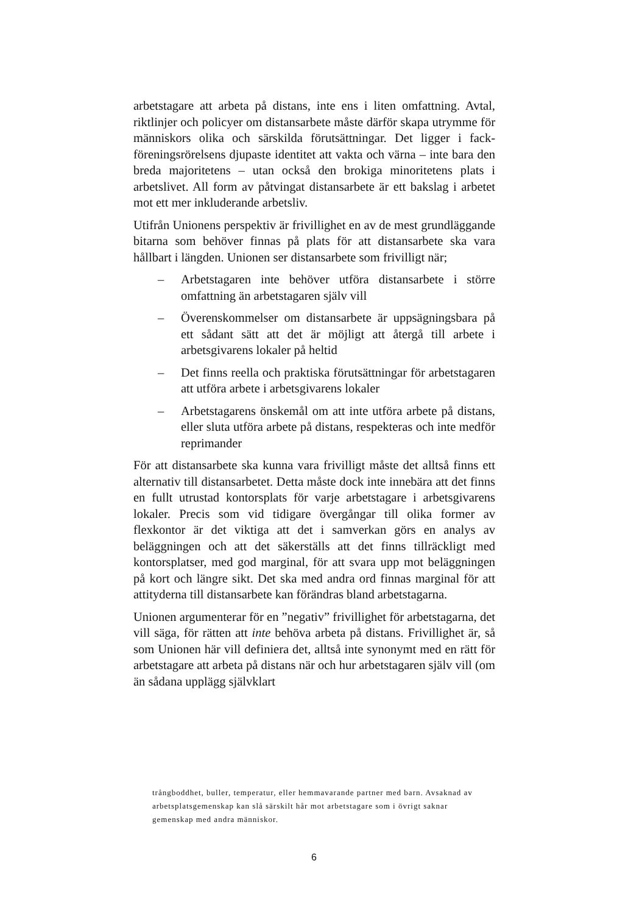arbetstagare att arbeta på distans, inte ens i liten omfattning. Avtal, riktlinjer och policyer om distansarbete måste därför skapa utrymme för människors olika och särskilda förutsättningar. Det ligger i fack­föreningsrörelsens djupaste identitet att vakta och värna – inte bara den breda majoritetens – utan också den brokiga minoritetens plats i arbetslivet. All form av påtvingat distansarbete är ett bakslag i ar­betet mot ett mer inkluderande arbetsliv.
Utifrån Unionens perspektiv är frivillighet en av de mest grundläg­gande bitarna som behöver finnas på plats för att distansarbete ska vara hållbart i längden. Unionen ser distansarbete som frivilligt när;
– Arbetstagaren inte behöver utföra distansarbete i större omfattning än arbetstagaren själv vill
– Överenskommelser om distansarbete är uppsägningsbara på ett sådant sätt att det är möjligt att återgå till arbete i arbetsgivarens lokaler på heltid
– Det finns reella och praktiska förutsättningar för arbetsta­garen att utföra arbete i arbetsgivarens lokaler
– Arbetstagarens önskemål om att inte utföra arbete på di­stans, eller sluta utföra arbete på distans, respekteras och inte medför reprimander
För att distansarbete ska kunna vara frivilligt måste det alltså finns ett alternativ till distansarbetet. Detta måste dock inte innebära att det finns en fullt utrustad kontorsplats för varje arbetstagare i arbets­givarens lokaler. Precis som vid tidigare övergångar till olika former av flexkontor är det viktiga att det i samverkan görs en analys av beläggningen och att det säkerställs att det finns tillräckligt med kontorsplatser, med god marginal, för att svara upp mot belägg­ningen på kort och längre sikt. Det ska med andra ord finnas margi­nal för att attityderna till distansarbete kan förändras bland arbetsta­garna.
Unionen argumenterar för en ”negativ” frivillighet för arbetsta­garna, det vill säga, för rätten att inte behöva arbeta på distans. Fri­villighet är, så som Unionen här vill definiera det, alltså inte syno­nymt med en rätt för arbetstagare att arbeta på distans när och hur arbetstagaren själv vill (om än sådana upplägg självklart
trångboddhet, buller, temperatur, eller hemmavarande partner med barn. Av­saknad av arbetsplatsgemenskap kan slå särskilt hår mot arbetstagare som i övrigt saknar gemenskap med andra människor.
6